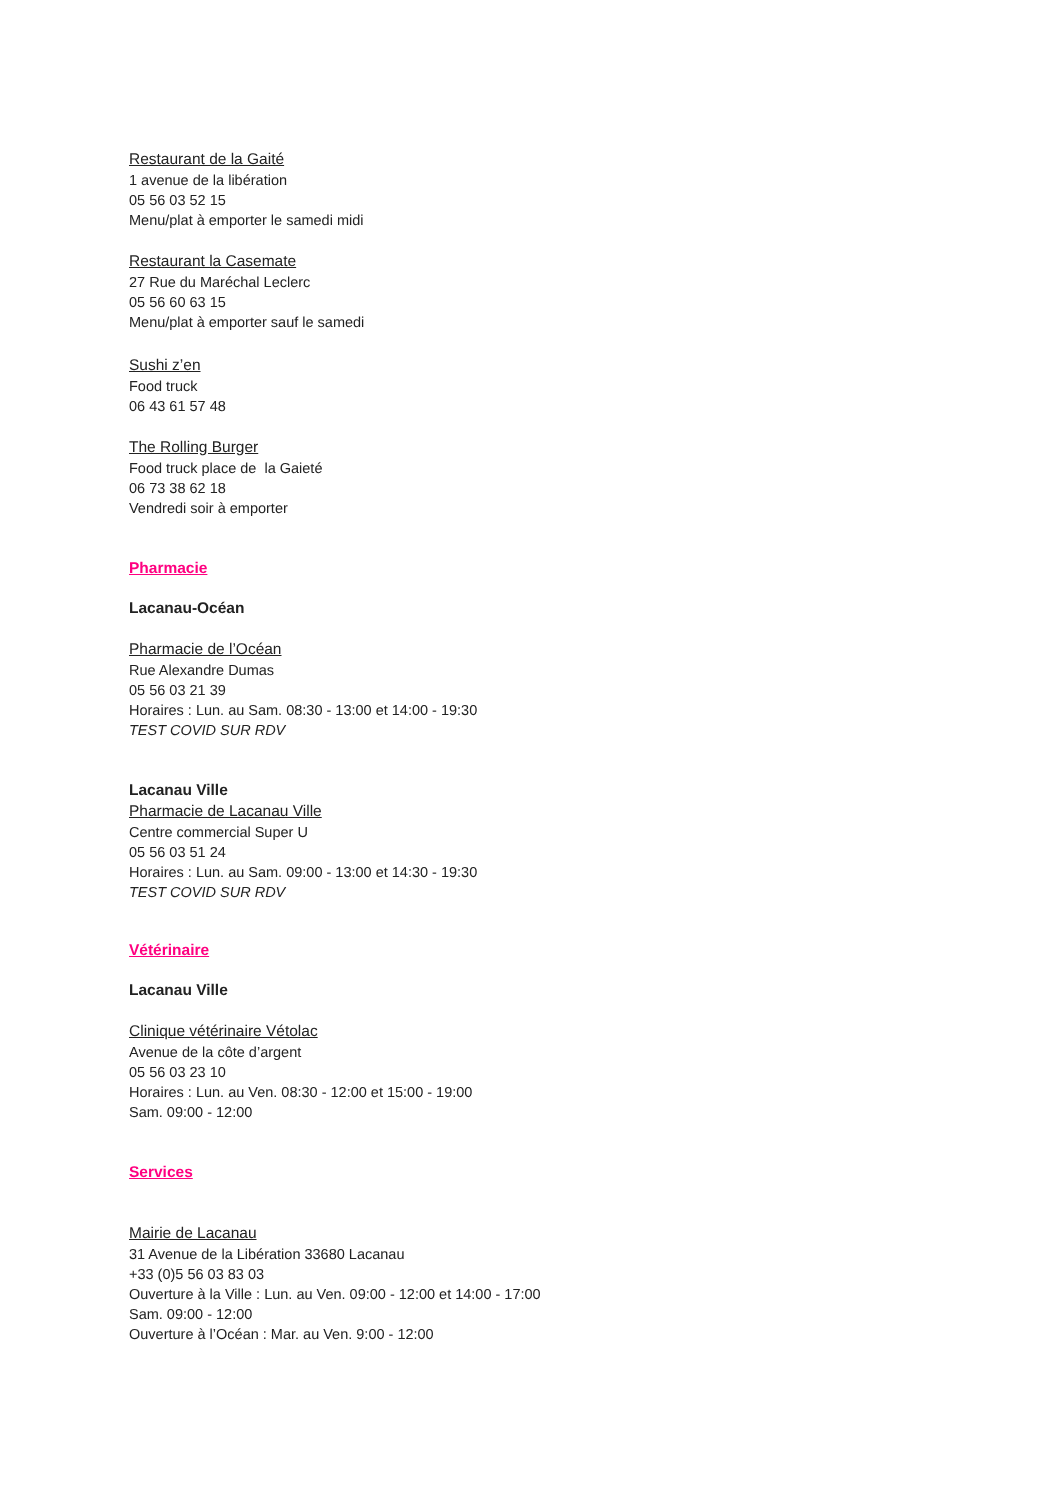Restaurant de la Gaité
1 avenue de la libération
05 56 03 52 15
Menu/plat à emporter le samedi midi
Restaurant la Casemate
27 Rue du Maréchal Leclerc
05 56 60 63 15
Menu/plat à emporter sauf le samedi
Sushi z’en
Food truck
06 43 61 57 48
The Rolling Burger
Food truck place de la Gaieté
06 73 38 62 18
Vendredi soir à emporter
Pharmacie
Lacanau-Océan
Pharmacie de l’Océan
Rue Alexandre Dumas
05 56 03 21 39
Horaires : Lun. au Sam. 08:30 - 13:00 et 14:00 - 19:30
TEST COVID SUR RDV
Lacanau Ville
Pharmacie de Lacanau Ville
Centre commercial Super U
05 56 03 51 24
Horaires : Lun. au Sam. 09:00 - 13:00 et 14:30 - 19:30
TEST COVID SUR RDV
Vétérinaire
Lacanau Ville
Clinique vétérinaire Vétolac
Avenue de la côte d’argent
05 56 03 23 10
Horaires : Lun. au Ven. 08:30 - 12:00 et 15:00 - 19:00
Sam. 09:00 - 12:00
Services
Mairie de Lacanau
31 Avenue de la Libération 33680 Lacanau
+33 (0)5 56 03 83 03
Ouverture à la Ville : Lun. au Ven. 09:00 - 12:00 et 14:00 - 17:00
Sam. 09:00 - 12:00
Ouverture à l’Océan : Mar. au Ven. 9:00 - 12:00